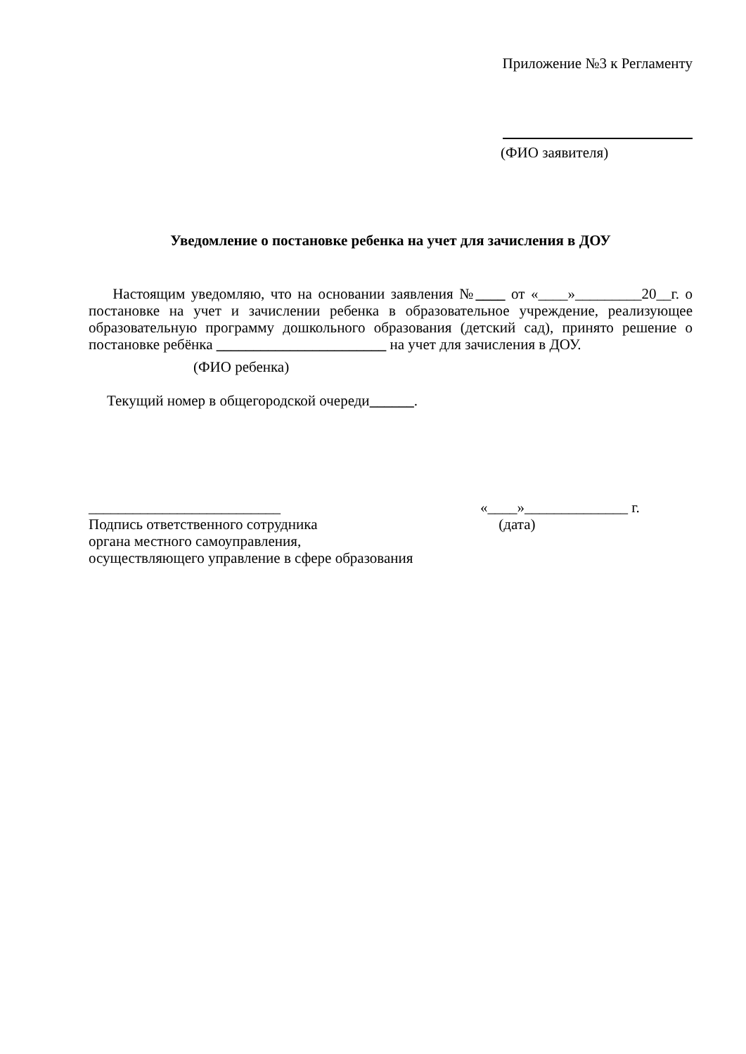Приложение №3 к Регламенту
(ФИО заявителя)
Уведомление о постановке ребенка на учет для зачисления в ДОУ
Настоящим уведомляю, что на основании заявления №____ от «____»_________20__г. о постановке на учет и зачислении ребенка в образовательное учреждение, реализующее образовательную программу дошкольного образования (детский сад), принято решение о постановке ребёнка _______________________ на учет для зачисления в ДОУ.
(ФИО ребенка)
Текущий номер в общегородской очереди______.
__________________________
Подпись ответственного сотрудника
органа местного самоуправления,
осуществляющего управление в сфере образования
«____»______________ г.
(дата)